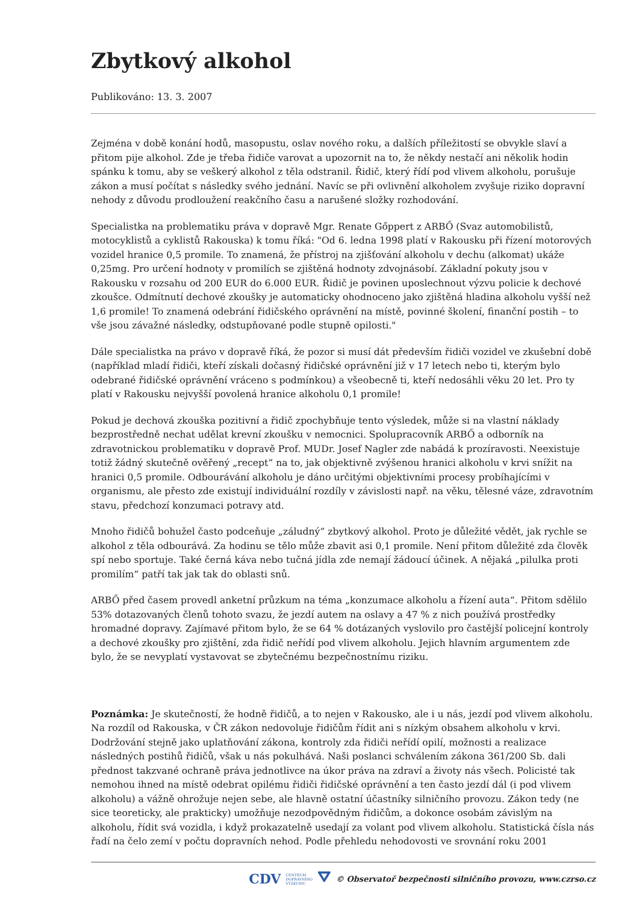Zbytkový alkohol
Publikováno: 13. 3. 2007
Zejména v době konání hodů, masopustu, oslav nového roku, a dalších příležitostí se obvykle slaví a přitom pije alkohol. Zde je třeba řidiče varovat a upozornit na to, že někdy nestačí ani několik hodin spánku k tomu, aby se veškerý alkohol z těla odstranil. Řidič, který řídí pod vlivem alkoholu, porušuje zákon a musí počítat s následky svého jednání. Navíc se při ovlivnění alkoholem zvyšuje riziko dopravní nehody z důvodu prodloužení reakčního času a narušené složky rozhodování.
Specialistka na problematiku práva v dopravě Mgr. Renate Gőppert z ARBŐ (Svaz automobilistů, motocyklistů a cyklistů Rakouska) k tomu říká: "Od 6. ledna 1998 platí v Rakousku při řízení motorových vozidel hranice 0,5 promile. To znamená, že přístroj na zjišťování alkoholu v dechu (alkomat) ukáže 0,25mg. Pro určení hodnoty v promilích se zjištěná hodnoty zdvojnásobí. Základní pokuty jsou v Rakousku v rozsahu od 200 EUR do 6.000 EUR. Řidič je povinen uposlechnout výzvu policie k dechové zkoušce. Odmítnutí dechové zkoušky je automaticky ohodnoceno jako zjištěná hladina alkoholu vyšší než 1,6 promile! To znamená odebrání řidičského oprávnění na místě, povinné školení, finanční postih – to vše jsou závažné následky, odstupňované podle stupně opilosti."
Dále specialistka na právo v dopravě říká, že pozor si musí dát především řidiči vozidel ve zkušební době (například mladí řidiči, kteří získali dočasný řidičské oprávnění již v 17 letech nebo ti, kterým bylo odebrané řidičské oprávnění vráceno s podmínkou) a všeobecně ti, kteří nedosáhli věku 20 let. Pro ty platí v Rakousku nejvyšší povolená hranice alkoholu 0,1 promile!
Pokud je dechová zkouška pozitivní a řidič zpochybňuje tento výsledek, může si na vlastní náklady bezprostředně nechat udělat krevní zkoušku v nemocnici. Spolupracovník ARBŐ a odborník na zdravotnickou problematiku v dopravě Prof. MUDr. Josef Nagler zde nabádá k prozíravosti. Neexistuje totiž žádný skutečně ověřený „recept“ na to, jak objektivně zvýšenou hranici alkoholu v krvi snížit na hranici 0,5 promile. Odbourávání alkoholu je dáno určitými objektivními procesy probíhajícími v organismu, ale přesto zde existují individuální rozdíly v závislosti např. na věku, tělesné váze, zdravotním stavu, předchozí konzumaci potravy atd.
Mnoho řidičů bohužel často podceňuje „záludný“ zbytkový alkohol. Proto je důležité vědět, jak rychle se alkohol z těla odbourává. Za hodinu se tělo může zbavit asi 0,1 promile. Není přitom důležité zda člověk spí nebo sportuje. Také černá káva nebo tučná jídla zde nemají žádoucí účinek. A nějaká „pilulka proti promilím“ patří tak jak tak do oblasti snů.
ARBŐ před časem provedl anketní průzkum na téma „konzumace alkoholu a řízení auta“. Přitom sdělilo 53% dotazovaných členů tohoto svazu, že jezdí autem na oslavy a 47 % z nich používá prostředky hromadné dopravy. Zajímavé přitom bylo, že se 64 % dotázaných vyslovilo pro častější policejní kontroly a dechové zkoušky pro zjištění, zda řidič neřídí pod vlivem alkoholu. Jejich hlavním argumentem zde bylo, že se nevyplatí vystavovat se zbytečnému bezpečnostnímu riziku.
Poznámka: Je skutečností, že hodně řidičů, a to nejen v Rakousko, ale i u nás, jezdí pod vlivem alkoholu. Na rozdíl od Rakouska, v ČR zákon nedovoluje řidičům řídit ani s nízkým obsahem alkoholu v krvi. Dodržování stejně jako uplatňování zákona, kontroly zda řidiči neřídí opilí, možnosti a realizace následných postihů řidičů, však u nás pokulhává. Naši poslanci schválením zákona 361/200 Sb. dali přednost takzvané ochraně práva jednotlivce na úkor práva na zdraví a životy nás všech. Policisté tak nemohou ihned na místě odebrat opilému řidiči řidičské oprávnění a ten často jezdí dál (i pod vlivem alkoholu) a vážně ohrožuje nejen sebe, ale hlavně ostatní účastníky silničního provozu. Zákon tedy (ne sice teoreticky, ale prakticky) umožňuje nezodpovědným řidičům, a dokonce osobám závislým na alkoholu, řídit svá vozidla, i když prokazatelně usedají za volant pod vlivem alkoholu. Statistická čísla nás řadí na čelo zemí v počtu dopravních nehod. Podle přehledu nehodovosti ve srovnání roku 2001
CDV CENTRUM
DOPRAVNÍHO
VÝZKUMU ⛛ © Observatoř bezpečnosti silničního provozu, www.czrso.cz